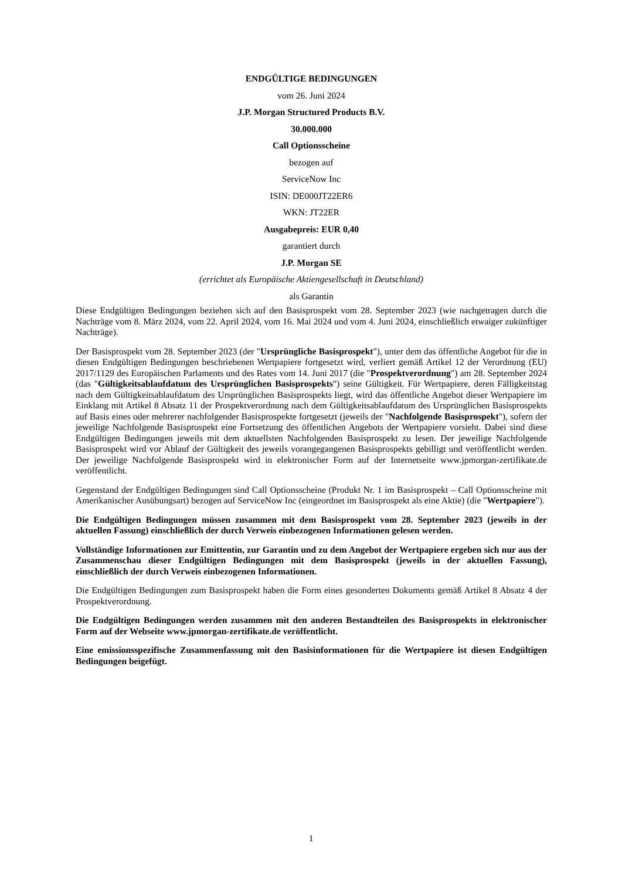ENDGÜLTIGE BEDINGUNGEN
vom 26. Juni 2024
J.P. Morgan Structured Products B.V.
30.000.000
Call Optionsscheine
bezogen auf
ServiceNow Inc
ISIN: DE000JT22ER6
WKN: JT22ER
Ausgabepreis: EUR 0,40
garantiert durch
J.P. Morgan SE
(errichtet als Europäische Aktiengesellschaft in Deutschland)
als Garantin
Diese Endgültigen Bedingungen beziehen sich auf den Basisprospekt vom 28. September 2023 (wie nachgetragen durch die Nachträge vom 8. März 2024, vom 22. April 2024, vom 16. Mai 2024 und vom 4. Juni 2024, einschließlich etwaiger zukünftiger Nachträge).
Der Basisprospekt vom 28. September 2023 (der "Ursprüngliche Basisprospekt"), unter dem das öffentliche Angebot für die in diesen Endgültigen Bedingungen beschriebenen Wertpapiere fortgesetzt wird, verliert gemäß Artikel 12 der Verordnung (EU) 2017/1129 des Europäischen Parlaments und des Rates vom 14. Juni 2017 (die "Prospektverordnung") am 28. September 2024 (das "Gültigkeitsablaufdatum des Ursprünglichen Basisprospekts") seine Gültigkeit. Für Wertpapiere, deren Fälligkeitstag nach dem Gültigkeitsablaufdatum des Ursprünglichen Basisprospekts liegt, wird das öffentliche Angebot dieser Wertpapiere im Einklang mit Artikel 8 Absatz 11 der Prospektverordnung nach dem Gültigkeitsablaufdatum des Ursprünglichen Basisprospekts auf Basis eines oder mehrerer nachfolgender Basisprospekte fortgesetzt (jeweils der "Nachfolgende Basisprospekt"), sofern der jeweilige Nachfolgende Basisprospekt eine Fortsetzung des öffentlichen Angebots der Wertpapiere vorsieht. Dabei sind diese Endgültigen Bedingungen jeweils mit dem aktuellsten Nachfolgenden Basisprospekt zu lesen. Der jeweilige Nachfolgende Basisprospekt wird vor Ablauf der Gültigkeit des jeweils vorangegangenen Basisprospekts gebilligt und veröffentlicht werden. Der jeweilige Nachfolgende Basisprospekt wird in elektronischer Form auf der Internetseite www.jpmorgan-zertifikate.de veröffentlicht.
Gegenstand der Endgültigen Bedingungen sind Call Optionsscheine (Produkt Nr. 1 im Basisprospekt – Call Optionsscheine mit Amerikanischer Ausübungsart) bezogen auf ServiceNow Inc (eingeordnet im Basisprospekt als eine Aktie) (die "Wertpapiere").
Die Endgültigen Bedingungen müssen zusammen mit dem Basisprospekt vom 28. September 2023 (jeweils in der aktuellen Fassung) einschließlich der durch Verweis einbezogenen Informationen gelesen werden.
Vollständige Informationen zur Emittentin, zur Garantin und zu dem Angebot der Wertpapiere ergeben sich nur aus der Zusammenschau dieser Endgültigen Bedingungen mit dem Basisprospekt (jeweils in der aktuellen Fassung), einschließlich der durch Verweis einbezogenen Informationen.
Die Endgültigen Bedingungen zum Basisprospekt haben die Form eines gesonderten Dokuments gemäß Artikel 8 Absatz 4 der Prospektverordnung.
Die Endgültigen Bedingungen werden zusammen mit den anderen Bestandteilen des Basisprospekts in elektronischer Form auf der Webseite www.jpmorgan-zertifikate.de veröffentlicht.
Eine emissionsspezifische Zusammenfassung mit den Basisinformationen für die Wertpapiere ist diesen Endgültigen Bedingungen beigefügt.
1